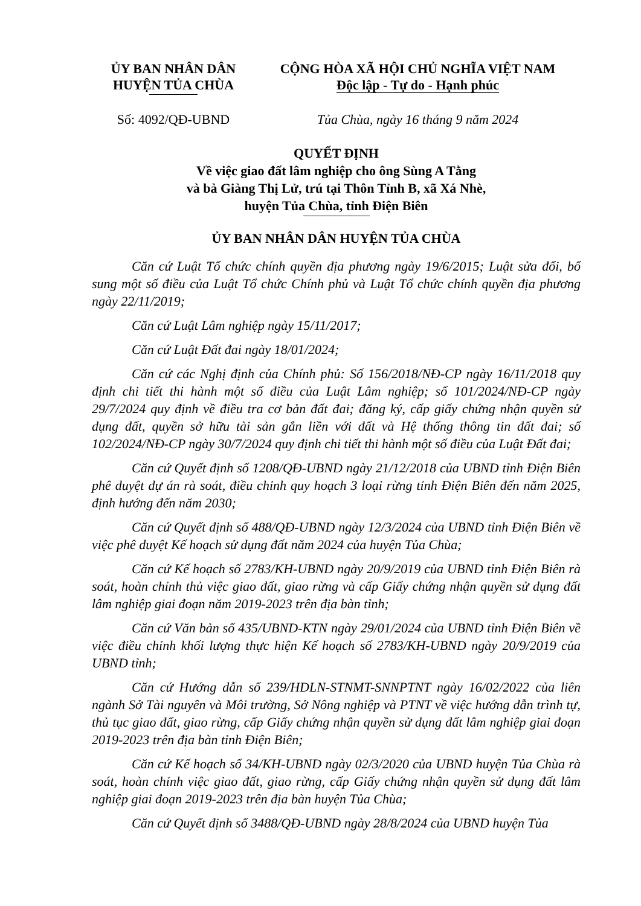ỦY BAN NHÂN DÂN
HUYỆN TỦA CHÙA
CỘNG HÒA XÃ HỘI CHỦ NGHĨA VIỆT NAM
Độc lập - Tự do - Hạnh phúc
Số: 4092/QĐ-UBND Tủa Chùa, ngày 16 tháng 9 năm 2024
QUYẾT ĐỊNH
Về việc giao đất lâm nghiệp cho ông Sùng A Tằng
và bà Giàng Thị Lử, trú tại Thôn Tỉnh B, xã Xá Nhè,
huyện Tủa Chùa, tỉnh Điện Biên
ỦY BAN NHÂN DÂN HUYỆN TỦA CHÙA
Căn cứ Luật Tổ chức chính quyền địa phương ngày 19/6/2015; Luật sửa đổi, bổ sung một số điều của Luật Tổ chức Chính phủ và Luật Tổ chức chính quyền địa phương ngày 22/11/2019;
Căn cứ Luật Lâm nghiệp ngày 15/11/2017;
Căn cứ Luật Đất đai ngày 18/01/2024;
Căn cứ các Nghị định của Chính phủ: Số 156/2018/NĐ-CP ngày 16/11/2018 quy định chi tiết thi hành một số điều của Luật Lâm nghiệp; số 101/2024/NĐ-CP ngày 29/7/2024 quy định về điều tra cơ bản đất đai; đăng ký, cấp giấy chứng nhận quyền sử dụng đất, quyền sở hữu tài sản gắn liền với đất và Hệ thống thông tin đất đai; số 102/2024/NĐ-CP ngày 30/7/2024 quy định chi tiết thi hành một số điều của Luật Đất đai;
Căn cứ Quyết định số 1208/QĐ-UBND ngày 21/12/2018 của UBND tỉnh Điện Biên phê duyệt dự án rà soát, điều chỉnh quy hoạch 3 loại rừng tỉnh Điện Biên đến năm 2025, định hướng đến năm 2030;
Căn cứ Quyết định số 488/QĐ-UBND ngày 12/3/2024 của UBND tỉnh Điện Biên về việc phê duyệt Kế hoạch sử dụng đất năm 2024 của huyện Tủa Chùa;
Căn cứ Kế hoạch số 2783/KH-UBND ngày 20/9/2019 của UBND tỉnh Điện Biên rà soát, hoàn chỉnh thủ việc giao đất, giao rừng và cấp Giấy chứng nhận quyền sử dụng đất lâm nghiệp giai đoạn năm 2019-2023 trên địa bàn tỉnh;
Căn cứ Văn bản số 435/UBND-KTN ngày 29/01/2024 của UBND tỉnh Điện Biên về việc điều chỉnh khối lượng thực hiện Kế hoạch số 2783/KH-UBND ngày 20/9/2019 của UBND tỉnh;
Căn cứ Hướng dẫn số 239/HDLN-STNMT-SNNPTNT ngày 16/02/2022 của liên ngành Sở Tài nguyên và Môi trường, Sở Nông nghiệp và PTNT về việc hướng dẫn trình tự, thủ tục giao đất, giao rừng, cấp Giấy chứng nhận quyền sử dụng đất lâm nghiệp giai đoạn 2019-2023 trên địa bàn tỉnh Điện Biên;
Căn cứ Kế hoạch số 34/KH-UBND ngày 02/3/2020 của UBND huyện Tủa Chùa rà soát, hoàn chỉnh việc giao đất, giao rừng, cấp Giấy chứng nhận quyền sử dụng đất lâm nghiệp giai đoạn 2019-2023 trên địa bàn huyện Tủa Chùa;
Căn cứ Quyết định số 3488/QĐ-UBND ngày 28/8/2024 của UBND huyện Tủa